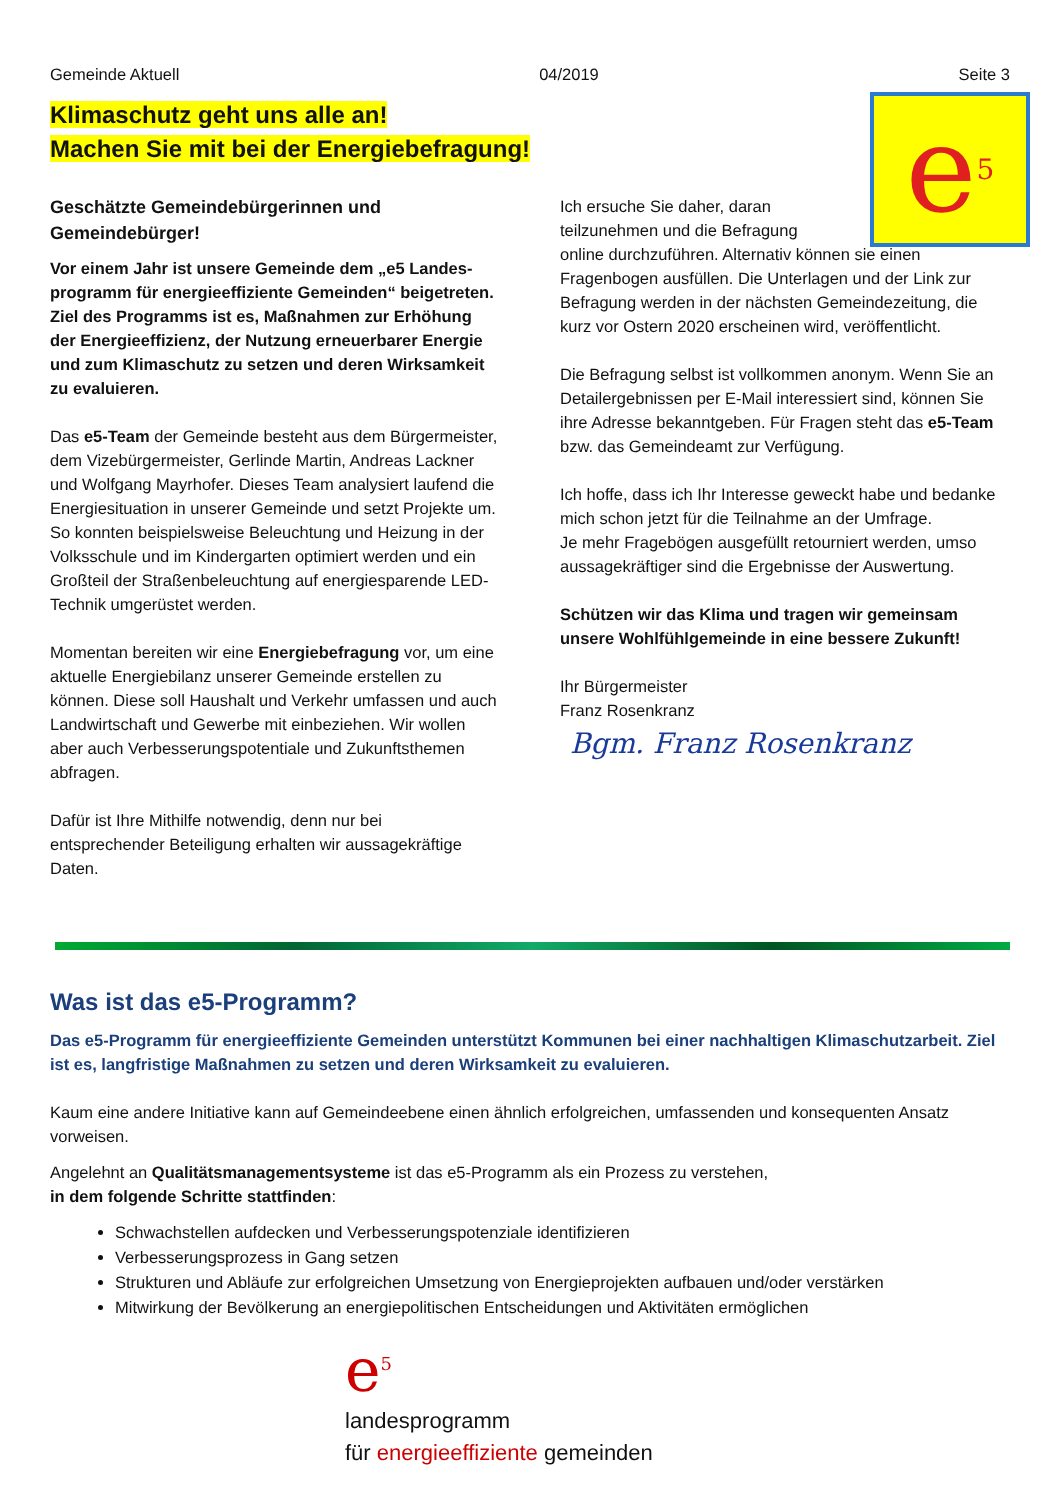Gemeinde Aktuell 04/2019 Seite 3
e<sup>5</sup>
Klimaschutz geht uns alle an!
Machen Sie mit bei der Energiebefragung!
Geschätzte Gemeindebürgerinnen und Gemeindebürger!
Vor einem Jahr ist unsere Gemeinde dem „e5 Landes-programm für energieeffiziente Gemeinden“ beigetreten. Ziel des Programms ist es, Maßnahmen zur Erhöhung der Energieeffizienz, der Nutzung erneuerbarer Energie und zum Klimaschutz zu setzen und deren Wirksamkeit zu evaluieren.
Das e5-Team der Gemeinde besteht aus dem Bürgermeister, dem Vizebürgermeister, Gerlinde Martin, Andreas Lackner und Wolfgang Mayrhofer. Dieses Team analysiert laufend die Energiesituation in unserer Gemeinde und setzt Projekte um. So konnten beispielsweise Beleuchtung und Heizung in der Volksschule und im Kindergarten optimiert werden und ein Großteil der Straßenbeleuchtung auf energiesparende LED-Technik umgerüstet werden.
Momentan bereiten wir eine Energiebefragung vor, um eine aktuelle Energiebilanz unserer Gemeinde erstellen zu können. Diese soll Haushalt und Verkehr umfassen und auch Landwirtschaft und Gewerbe mit einbeziehen. Wir wollen aber auch Verbesserungspotentiale und Zukunftsthemen abfragen.
Dafür ist Ihre Mithilfe notwendig, denn nur bei entsprechender Beteiligung erhalten wir aussagekräftige Daten.
Ich ersuche Sie daher, daran
teilzunehmen und die Befragung
online durchzuführen. Alternativ können sie einen Fragenbogen ausfüllen. Die Unterlagen und der Link zur Befragung werden in der nächsten Gemeindezeitung, die kurz vor Ostern 2020 erscheinen wird, veröffentlicht.
Die Befragung selbst ist vollkommen anonym. Wenn Sie an Detailergebnissen per E-Mail interessiert sind, können Sie ihre Adresse bekanntgeben. Für Fragen steht das e5-Team bzw. das Gemeindeamt zur Verfügung.
Ich hoffe, dass ich Ihr Interesse geweckt habe und bedanke mich schon jetzt für die Teilnahme an der Umfrage.
Je mehr Fragebögen ausgefüllt retourniert werden, umso aussagekräftiger sind die Ergebnisse der Auswertung.
Schützen wir das Klima und tragen wir gemeinsam unsere Wohlfühlgemeinde in eine bessere Zukunft!
Ihr Bürgermeister
Franz Rosenkranz
Bgm. Franz Rosenkranz
Was ist das e5-Programm?
Das e5-Programm für energieeffiziente Gemeinden unterstützt Kommunen bei einer nachhaltigen Klimaschutzarbeit. Ziel ist es, langfristige Maßnahmen zu setzen und deren Wirksamkeit zu evaluieren.
Kaum eine andere Initiative kann auf Gemeindeebene einen ähnlich erfolgreichen, umfassenden und konsequenten Ansatz vorweisen.
Angelehnt an Qualitätsmanagementsysteme ist das e5-Programm als ein Prozess zu verstehen,
in dem folgende Schritte stattfinden:
Schwachstellen aufdecken und Verbesserungspotenziale identifizieren
Verbesserungsprozess in Gang setzen
Strukturen und Abläufe zur erfolgreichen Umsetzung von Energieprojekten aufbauen und/oder verstärken
Mitwirkung der Bevölkerung an energiepolitischen Entscheidungen und Aktivitäten ermöglichen
e<sup>5</sup>
landesprogramm
für energieeffiziente gemeinden